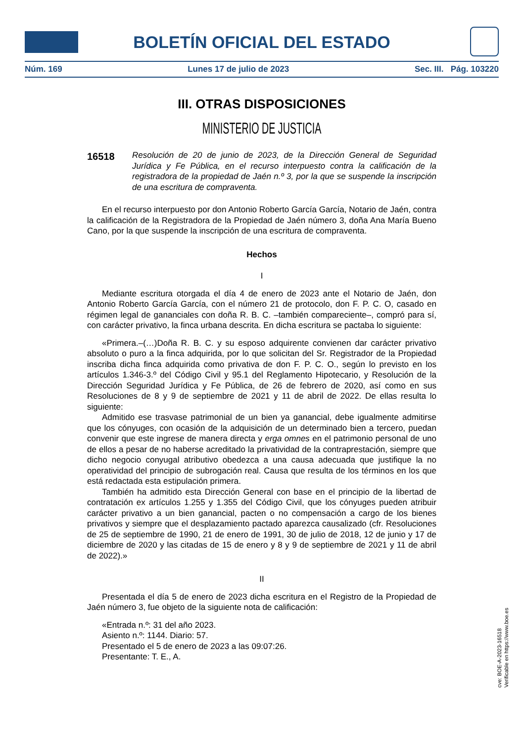BOLETÍN OFICIAL DEL ESTADO
Núm. 169 Lunes 17 de julio de 2023 Sec. III. Pág. 103220
III. OTRAS DISPOSICIONES
MINISTERIO DE JUSTICIA
16518
Resolución de 20 de junio de 2023, de la Dirección General de Seguridad Jurídica y Fe Pública, en el recurso interpuesto contra la calificación de la registradora de la propiedad de Jaén n.º 3, por la que se suspende la inscripción de una escritura de compraventa.
En el recurso interpuesto por don Antonio Roberto García García, Notario de Jaén, contra la calificación de la Registradora de la Propiedad de Jaén número 3, doña Ana María Bueno Cano, por la que suspende la inscripción de una escritura de compraventa.
Hechos
I
Mediante escritura otorgada el día 4 de enero de 2023 ante el Notario de Jaén, don Antonio Roberto García García, con el número 21 de protocolo, don F. P. C. O, casado en régimen legal de gananciales con doña R. B. C. –también compareciente–, compró para sí, con carácter privativo, la finca urbana descrita. En dicha escritura se pactaba lo siguiente:
«Primera.–(…)Doña R. B. C. y su esposo adquirente convienen dar carácter privativo absoluto o puro a la finca adquirida, por lo que solicitan del Sr. Registrador de la Propiedad inscriba dicha finca adquirida como privativa de don F. P. C. O., según lo previsto en los artículos 1.346-3.º del Código Civil y 95.1 del Reglamento Hipotecario, y Resolución de la Dirección Seguridad Jurídica y Fe Pública, de 26 de febrero de 2020, así como en sus Resoluciones de 8 y 9 de septiembre de 2021 y 11 de abril de 2022. De ellas resulta lo siguiente:
Admitido ese trasvase patrimonial de un bien ya ganancial, debe igualmente admitirse que los cónyuges, con ocasión de la adquisición de un determinado bien a tercero, puedan convenir que este ingrese de manera directa y erga omnes en el patrimonio personal de uno de ellos a pesar de no haberse acreditado la privatividad de la contraprestación, siempre que dicho negocio conyugal atributivo obedezca a una causa adecuada que justifique la no operatividad del principio de subrogación real. Causa que resulta de los términos en los que está redactada esta estipulación primera.
También ha admitido esta Dirección General con base en el principio de la libertad de contratación ex artículos 1.255 y 1.355 del Código Civil, que los cónyuges pueden atribuir carácter privativo a un bien ganancial, pacten o no compensación a cargo de los bienes privativos y siempre que el desplazamiento pactado aparezca causalizado (cfr. Resoluciones de 25 de septiembre de 1990, 21 de enero de 1991, 30 de julio de 2018, 12 de junio y 17 de diciembre de 2020 y las citadas de 15 de enero y 8 y 9 de septiembre de 2021 y 11 de abril de 2022).»
II
Presentada el día 5 de enero de 2023 dicha escritura en el Registro de la Propiedad de Jaén número 3, fue objeto de la siguiente nota de calificación:
«Entrada n.º: 31 del año 2023.
Asiento n.º: 1144. Diario: 57.
Presentado el 5 de enero de 2023 a las 09:07:26.
Presentante: T. E., A.
cve: BOE-A-2023-16518
Verificable en https://www.boe.es